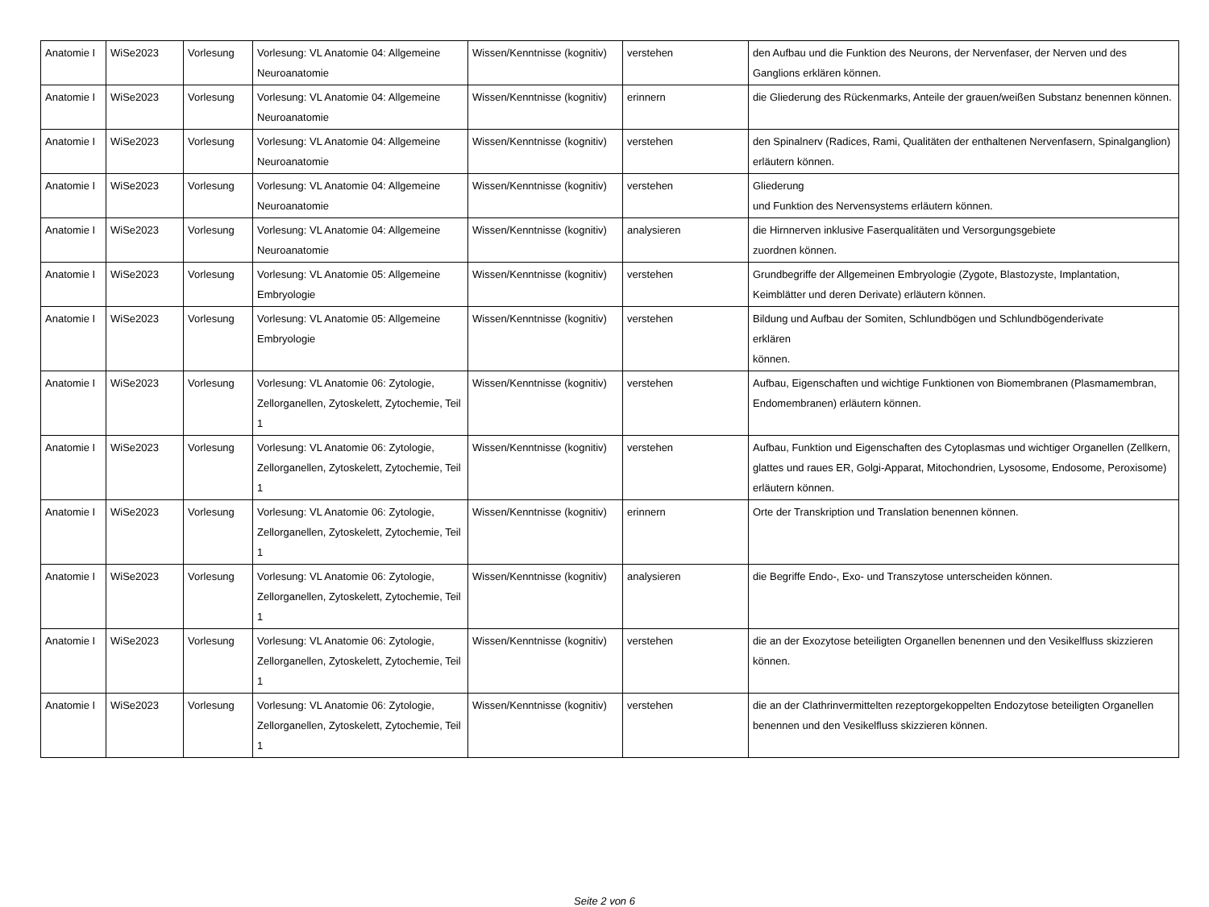| Anatomie I | WiSe2023 | Vorlesung | Vorlesung: VL Anatomie 04: Allgemeine Neuroanatomie | Wissen/Kenntnisse (kognitiv) | verstehen | den Aufbau und die Funktion des Neurons, der Nervenfaser, der Nerven und des Ganglions erklären können. |
| Anatomie I | WiSe2023 | Vorlesung | Vorlesung: VL Anatomie 04: Allgemeine Neuroanatomie | Wissen/Kenntnisse (kognitiv) | erinnern | die Gliederung des Rückenmarks, Anteile der grauen/weißen Substanz benennen können. |
| Anatomie I | WiSe2023 | Vorlesung | Vorlesung: VL Anatomie 04: Allgemeine Neuroanatomie | Wissen/Kenntnisse (kognitiv) | verstehen | den Spinalnerv (Radices, Rami, Qualitäten der enthaltenen Nervenfasern, Spinalganglion) erläutern können. |
| Anatomie I | WiSe2023 | Vorlesung | Vorlesung: VL Anatomie 04: Allgemeine Neuroanatomie | Wissen/Kenntnisse (kognitiv) | verstehen | Gliederung und Funktion des Nervensystems erläutern können. |
| Anatomie I | WiSe2023 | Vorlesung | Vorlesung: VL Anatomie 04: Allgemeine Neuroanatomie | Wissen/Kenntnisse (kognitiv) | analysieren | die Hirnnerven inklusive Faserqualitäten und Versorgungsgebiete zuordnen können. |
| Anatomie I | WiSe2023 | Vorlesung | Vorlesung: VL Anatomie 05: Allgemeine Embryologie | Wissen/Kenntnisse (kognitiv) | verstehen | Grundbegriffe der Allgemeinen Embryologie (Zygote, Blastozyste, Implantation, Keimblätter und deren Derivate) erläutern können. |
| Anatomie I | WiSe2023 | Vorlesung | Vorlesung: VL Anatomie 05: Allgemeine Embryologie | Wissen/Kenntnisse (kognitiv) | verstehen | Bildung und Aufbau der Somiten, Schlundbögen und Schlundbögenderivate erklären können. |
| Anatomie I | WiSe2023 | Vorlesung | Vorlesung: VL Anatomie 06: Zytologie, Zellorganellen, Zytoskelett, Zytochemie, Teil 1 | Wissen/Kenntnisse (kognitiv) | verstehen | Aufbau, Eigenschaften und wichtige Funktionen von Biomembranen (Plasmamembran, Endomembranen) erläutern können. |
| Anatomie I | WiSe2023 | Vorlesung | Vorlesung: VL Anatomie 06: Zytologie, Zellorganellen, Zytoskelett, Zytochemie, Teil 1 | Wissen/Kenntnisse (kognitiv) | verstehen | Aufbau, Funktion und Eigenschaften des Cytoplasmas und wichtiger Organellen (Zellkern, glattes und raues ER, Golgi-Apparat, Mitochondrien, Lysosome, Endosome, Peroxisome) erläutern können. |
| Anatomie I | WiSe2023 | Vorlesung | Vorlesung: VL Anatomie 06: Zytologie, Zellorganellen, Zytoskelett, Zytochemie, Teil 1 | Wissen/Kenntnisse (kognitiv) | erinnern | Orte der Transkription und Translation benennen können. |
| Anatomie I | WiSe2023 | Vorlesung | Vorlesung: VL Anatomie 06: Zytologie, Zellorganellen, Zytoskelett, Zytochemie, Teil 1 | Wissen/Kenntnisse (kognitiv) | analysieren | die Begriffe Endo-, Exo- und Transzytose unterscheiden können. |
| Anatomie I | WiSe2023 | Vorlesung | Vorlesung: VL Anatomie 06: Zytologie, Zellorganellen, Zytoskelett, Zytochemie, Teil 1 | Wissen/Kenntnisse (kognitiv) | verstehen | die an der Exozytose beteiligten Organellen benennen und den Vesikelfluss skizzieren können. |
| Anatomie I | WiSe2023 | Vorlesung | Vorlesung: VL Anatomie 06: Zytologie, Zellorganellen, Zytoskelett, Zytochemie, Teil 1 | Wissen/Kenntnisse (kognitiv) | verstehen | die an der Clathrinvermittelten rezeptorgekoppelten Endozytose beteiligten Organellen benennen und den Vesikelfluss skizzieren können. |
Seite 2 von 6